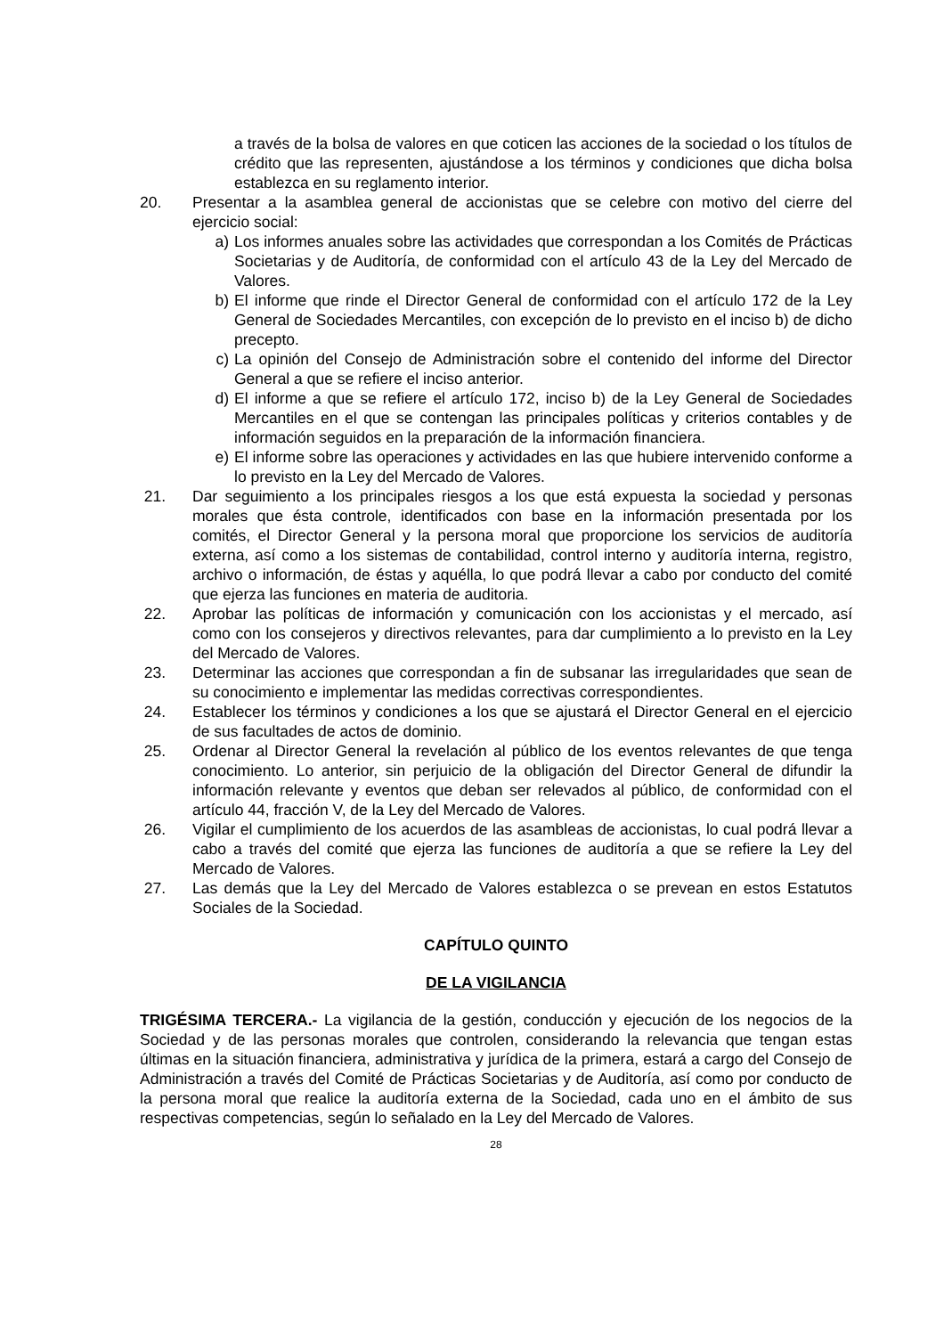a través de la bolsa de valores en que coticen las acciones de la sociedad o los títulos de crédito que las representen, ajustándose a los términos y condiciones que dicha bolsa establezca en su reglamento interior.
20. Presentar a la asamblea general de accionistas que se celebre con motivo del cierre del ejercicio social:
a) Los informes anuales sobre las actividades que correspondan a los Comités de Prácticas Societarias y de Auditoría, de conformidad con el artículo 43 de la Ley del Mercado de Valores.
b) El informe que rinde el Director General de conformidad con el artículo 172 de la Ley General de Sociedades Mercantiles, con excepción de lo previsto en el inciso b) de dicho precepto.
c) La opinión del Consejo de Administración sobre el contenido del informe del Director General a que se refiere el inciso anterior.
d) El informe a que se refiere el artículo 172, inciso b) de la Ley General de Sociedades Mercantiles en el que se contengan las principales políticas y criterios contables y de información seguidos en la preparación de la información financiera.
e) El informe sobre las operaciones y actividades en las que hubiere intervenido conforme a lo previsto en la Ley del Mercado de Valores.
21. Dar seguimiento a los principales riesgos a los que está expuesta la sociedad y personas morales que ésta controle, identificados con base en la información presentada por los comités, el Director General y la persona moral que proporcione los servicios de auditoría externa, así como a los sistemas de contabilidad, control interno y auditoría interna, registro, archivo o información, de éstas y aquélla, lo que podrá llevar a cabo por conducto del comité que ejerza las funciones en materia de auditoria.
22. Aprobar las políticas de información y comunicación con los accionistas y el mercado, así como con los consejeros y directivos relevantes, para dar cumplimiento a lo previsto en la Ley del Mercado de Valores.
23. Determinar las acciones que correspondan a fin de subsanar las irregularidades que sean de su conocimiento e implementar las medidas correctivas correspondientes.
24. Establecer los términos y condiciones a los que se ajustará el Director General en el ejercicio de sus facultades de actos de dominio.
25. Ordenar al Director General la revelación al público de los eventos relevantes de que tenga conocimiento. Lo anterior, sin perjuicio de la obligación del Director General de difundir la información relevante y eventos que deban ser relevados al público, de conformidad con el artículo 44, fracción V, de la Ley del Mercado de Valores.
26. Vigilar el cumplimiento de los acuerdos de las asambleas de accionistas, lo cual podrá llevar a cabo a través del comité que ejerza las funciones de auditoría a que se refiere la Ley del Mercado de Valores.
27. Las demás que la Ley del Mercado de Valores establezca o se prevean en estos Estatutos Sociales de la Sociedad.
CAPÍTULO QUINTO
DE LA VIGILANCIA
TRIGÉSIMA TERCERA.- La vigilancia de la gestión, conducción y ejecución de los negocios de la Sociedad y de las personas morales que controlen, considerando la relevancia que tengan estas últimas en la situación financiera, administrativa y jurídica de la primera, estará a cargo del Consejo de Administración a través del Comité de Prácticas Societarias y de Auditoría, así como por conducto de la persona moral que realice la auditoría externa de la Sociedad, cada uno en el ámbito de sus respectivas competencias, según lo señalado en la Ley del Mercado de Valores.
28